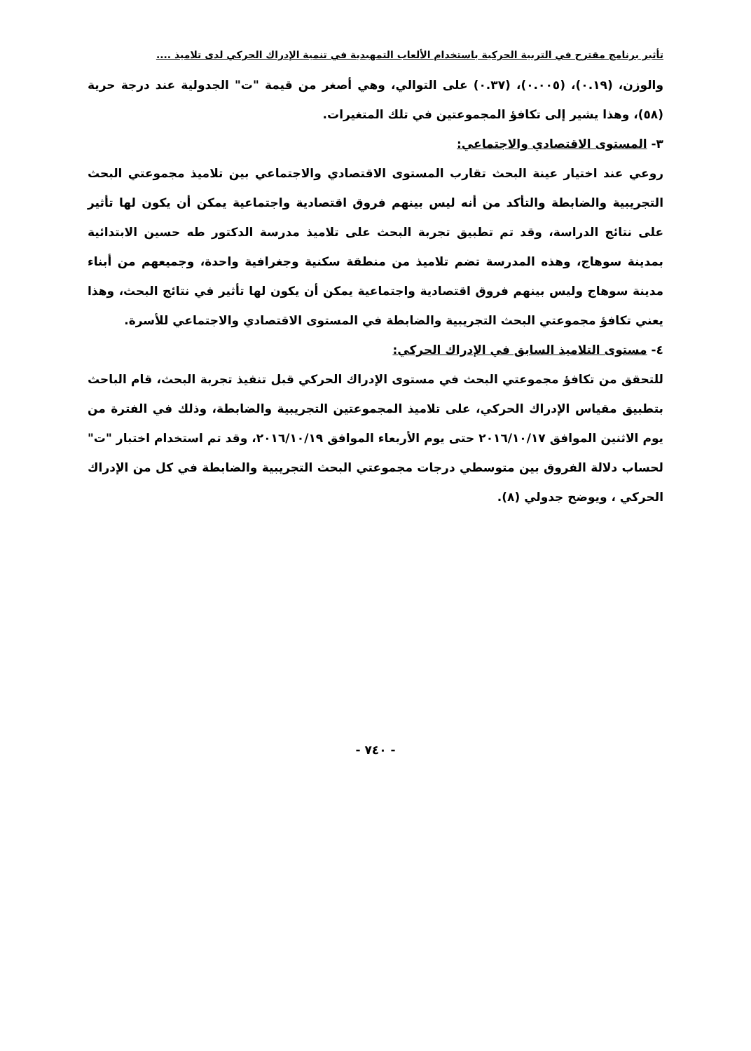تأثير برنامج مقترح في التربية الحركية باستخدام الألعاب التمهيدية في تنمية الإدراك الحركي لدى تلاميذ ....
والوزن، (٠.١٩)، (٠.٠٠٥)، (٠.٣٧) على التوالي، وهي أصغر من قيمة "ت" الجدولية عند درجة حرية (٥٨)، وهذا يشير إلى تكافؤ المجموعتين في تلك المتغيرات.
٣- المستوى الاقتصادي والاجتماعي:
روعي عند اختيار عينة البحث تقارب المستوى الاقتصادي والاجتماعي بين تلاميذ مجموعتي البحث التجريبية والضابطة والتأكد من أنه ليس بينهم فروق اقتصادية واجتماعية يمكن أن يكون لها تأثير على نتائج الدراسة، وقد تم تطبيق تجربة البحث على تلاميذ مدرسة الدكتور طه حسين الابتدائية بمدينة سوهاج، وهذه المدرسة تضم تلاميذ من منطقة سكنية وجغرافية واحدة، وجميعهم من أبناء مدينة سوهاج وليس بينهم فروق اقتصادية واجتماعية يمكن أن يكون لها تأثير في نتائج البحث، وهذا يعني تكافؤ مجموعتي البحث التجريبية والضابطة في المستوى الاقتصادي والاجتماعي للأسرة.
٤- مستوى التلاميذ السابق في الإدراك الحركي:
للتحقق من تكافؤ مجموعتي البحث في مستوى الإدراك الحركي قبل تنفيذ تجربة البحث، قام الباحث بتطبيق مقياس الإدراك الحركي، على تلاميذ المجموعتين التجريبية والضابطة، وذلك في الفترة من يوم الاثنين الموافق ٢٠١٦/١٠/١٧ حتى يوم الأربعاء الموافق ٢٠١٦/١٠/١٩، وقد تم استخدام اختبار "ت" لحساب دلالة الفروق بين متوسطي درجات مجموعتي البحث التجريبية والضابطة في كل من الإدراك الحركي ، ويوضح جدولي (٨).
- ٧٤٠ -